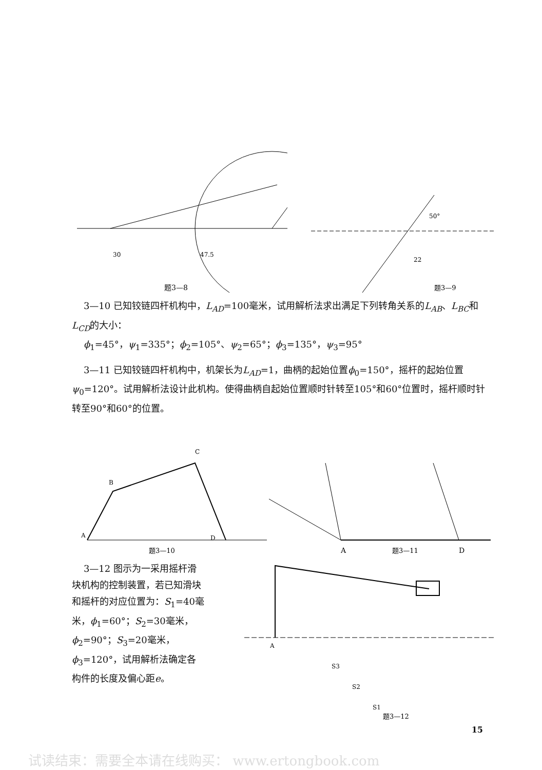30
47.5
题3—8
22
50°
题3—9
3—10 已知铰链四杆机构中，L<sub>AD</sub>=100毫米，试用解析法求出满足下列转角关系的L<sub>AB</sub>、L<sub>BC</sub>和L<sub>CD</sub>的大小：
ϕ<sub>1</sub>=45°，ψ<sub>1</sub>=335°；ϕ<sub>2</sub>=105°、ψ<sub>2</sub>=65°；ϕ<sub>3</sub>=135°，ψ<sub>3</sub>=95°
3—11 已知铰链四杆机构中，机架长为L<sub>AD</sub>=1，曲柄的起始位置ϕ<sub>0</sub>=150°，摇杆的起始位置ψ<sub>0</sub>=120°。试用解析法设计此机构。使得曲柄自起始位置顺时针转至105°和60°位置时，摇杆顺时针转至90°和60°的位置。
A
B
C
D
题3—10
A
D
题3—11
3—12 图示为一采用摇杆滑块机构的控制装置，若已知滑块和摇杆的对应位置为：S<sub>1</sub>=40毫米，ϕ<sub>1</sub>=60°；S<sub>2</sub>=30毫米，ϕ<sub>2</sub>=90°；S<sub>3</sub>=20毫米，ϕ<sub>3</sub>=120°，试用解析法确定各构件的长度及偏心距e。
A
S3
S2
S1
题3—12
15
试读结束：需要全本请在线购买： www.ertongbook.com